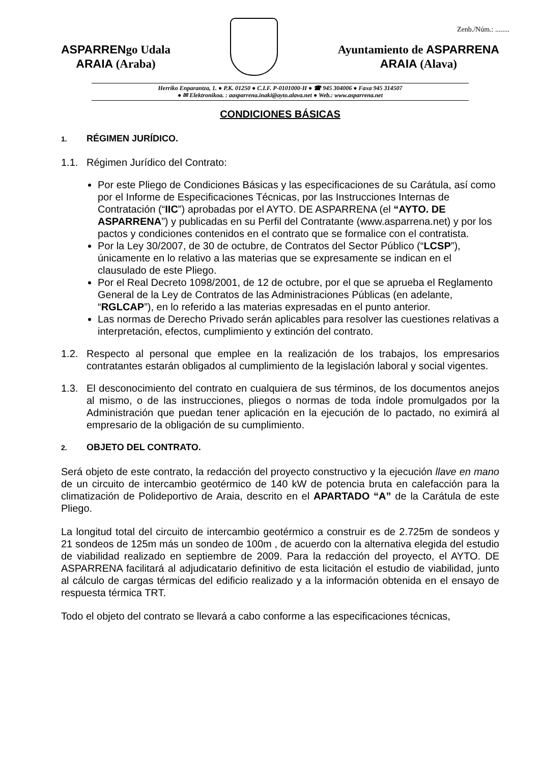Zenb./Núm.: ........
ASPARRENgo Udala
ARAIA (Araba)
Ayuntamiento de ASPARRENA
ARAIA (Alava)
Herriko Enparantza, 1. ● P.K. 01250 ● C.I.F. P-0101000-H ● ☎ 945 304006 ● Faxa 945 314507
● ✉ Elektronikoa. : aasparrena.inaki@ayto.alava.net ● Web.: www.asparrena.net
CONDICIONES BÁSICAS
1. RÉGIMEN JURÍDICO.
1.1. Régimen Jurídico del Contrato:
Por este Pliego de Condiciones Básicas y las especificaciones de su Carátula, así como por el Informe de Especificaciones Técnicas, por las Instrucciones Internas de Contratación (“IIC”) aprobadas por el AYTO. DE ASPARRENA (el “AYTO. DE ASPARRENA”) y publicadas en su Perfil del Contratante (www.asparrena.net) y por los pactos y condiciones contenidos en el contrato que se formalice con el contratista.
Por la Ley 30/2007, de 30 de octubre, de Contratos del Sector Público (“LCSP”), únicamente en lo relativo a las materias que se expresamente se indican en el clausulado de este Pliego.
Por el Real Decreto 1098/2001, de 12 de octubre, por el que se aprueba el Reglamento General de la Ley de Contratos de las Administraciones Públicas (en adelante, “RGLCAP”), en lo referido a las materias expresadas en el punto anterior.
Las normas de Derecho Privado serán aplicables para resolver las cuestiones relativas a interpretación, efectos, cumplimiento y extinción del contrato.
1.2. Respecto al personal que emplee en la realización de los trabajos, los empresarios contratantes estarán obligados al cumplimiento de la legislación laboral y social vigentes.
1.3. El desconocimiento del contrato en cualquiera de sus términos, de los documentos anejos al mismo, o de las instrucciones, pliegos o normas de toda índole promulgados por la Administración que puedan tener aplicación en la ejecución de lo pactado, no eximirá al empresario de la obligación de su cumplimiento.
2. OBJETO DEL CONTRATO.
Será objeto de este contrato, la redacción del proyecto constructivo y la ejecución llave en mano de un circuito de intercambio geotérmico de 140 kW de potencia bruta en calefacción para la climatización de Polideportivo de Araia, descrito en el APARTADO “A” de la Carátula de este Pliego.
La longitud total del circuito de intercambio geotérmico a construir es de 2.725m de sondeos y 21 sondeos de 125m más un sondeo de 100m , de acuerdo con la alternativa elegida del estudio de viabilidad realizado en septiembre de 2009. Para la redacción del proyecto, el AYTO. DE ASPARRENA facilitará al adjudicatario definitivo de esta licitación el estudio de viabilidad, junto al cálculo de cargas térmicas del edificio realizado y a la información obtenida en el ensayo de respuesta térmica TRT.
Todo el objeto del contrato se llevará a cabo conforme a las especificaciones técnicas,